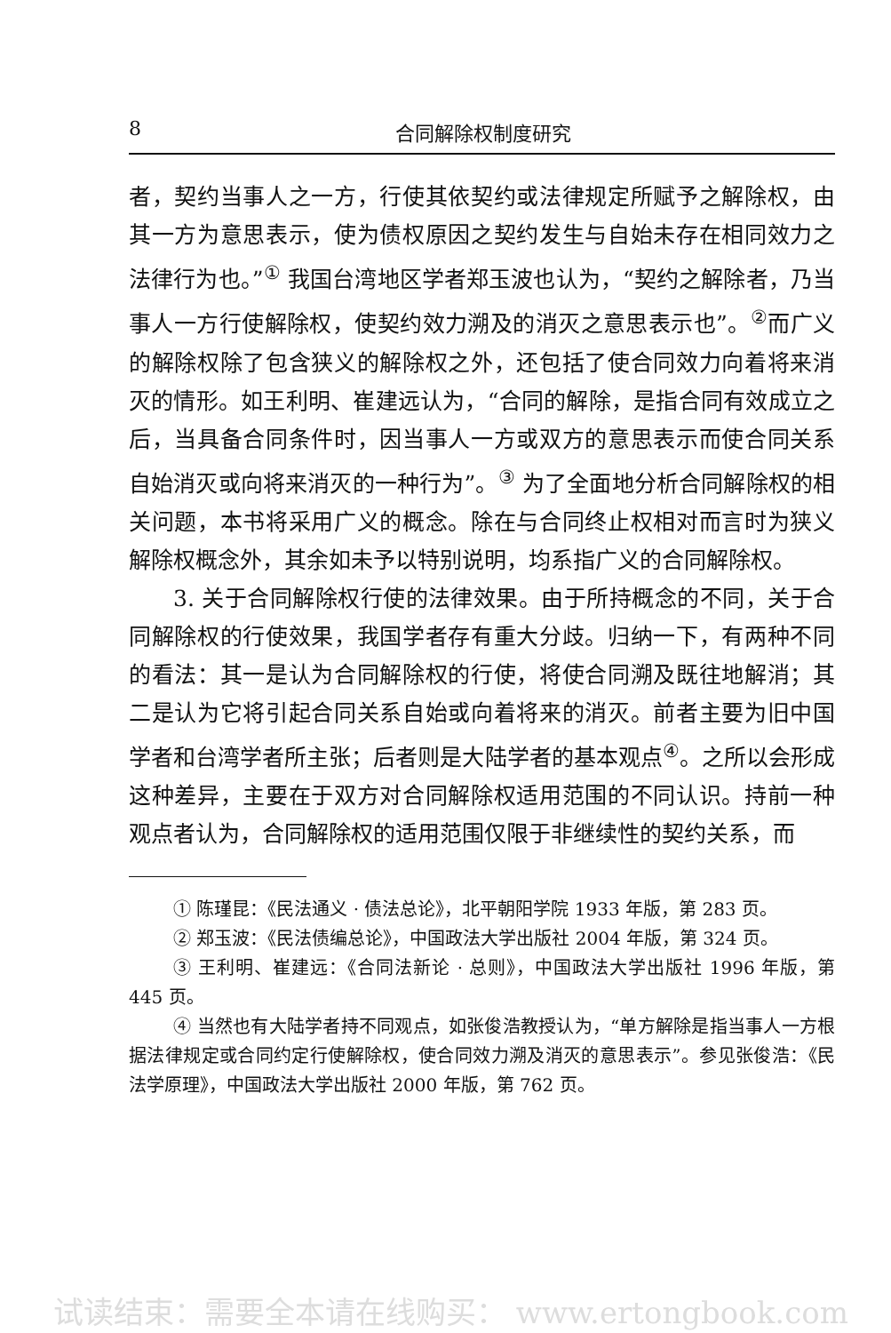8 合同解除权制度研究
者，契约当事人之一方，行使其依契约或法律规定所赋予之解除权，由其一方为意思表示，使为债权原因之契约发生与自始未存在相同效力之法律行为也。”<sup>①</sup> 我国台湾地区学者郑玉波也认为，“契约之解除者，乃当事人一方行使解除权，使契约效力溯及的消灭之意思表示也”。<sup>②</sup>而广义的解除权除了包含狭义的解除权之外，还包括了使合同效力向着将来消灭的情形。如王利明、崔建远认为，“合同的解除，是指合同有效成立之后，当具备合同条件时，因当事人一方或双方的意思表示而使合同关系自始消灭或向将来消灭的一种行为”。<sup>③</sup> 为了全面地分析合同解除权的相关问题，本书将采用广义的概念。除在与合同终止权相对而言时为狭义解除权概念外，其余如未予以特别说明，均系指广义的合同解除权。
3. 关于合同解除权行使的法律效果。由于所持概念的不同，关于合同解除权的行使效果，我国学者存有重大分歧。归纳一下，有两种不同的看法：其一是认为合同解除权的行使，将使合同溯及既往地解消；其二是认为它将引起合同关系自始或向着将来的消灭。前者主要为旧中国学者和台湾学者所主张；后者则是大陆学者的基本观点<sup>④</sup>。之所以会形成这种差异，主要在于双方对合同解除权适用范围的不同认识。持前一种观点者认为，合同解除权的适用范围仅限于非继续性的契约关系，而
① 陈瑾昆：《民法通义 · 债法总论》，北平朝阳学院 1933 年版，第 283 页。
② 郑玉波：《民法债编总论》，中国政法大学出版社 2004 年版，第 324 页。
③ 王利明、崔建远：《合同法新论 · 总则》，中国政法大学出版社 1996 年版，第 445 页。
④ 当然也有大陆学者持不同观点，如张俊浩教授认为，“单方解除是指当事人一方根据法律规定或合同约定行使解除权，使合同效力溯及消灭的意思表示”。参见张俊浩：《民法学原理》，中国政法大学出版社 2000 年版，第 762 页。
试读结束：需要全本请在线购买： www.ertongbook.com